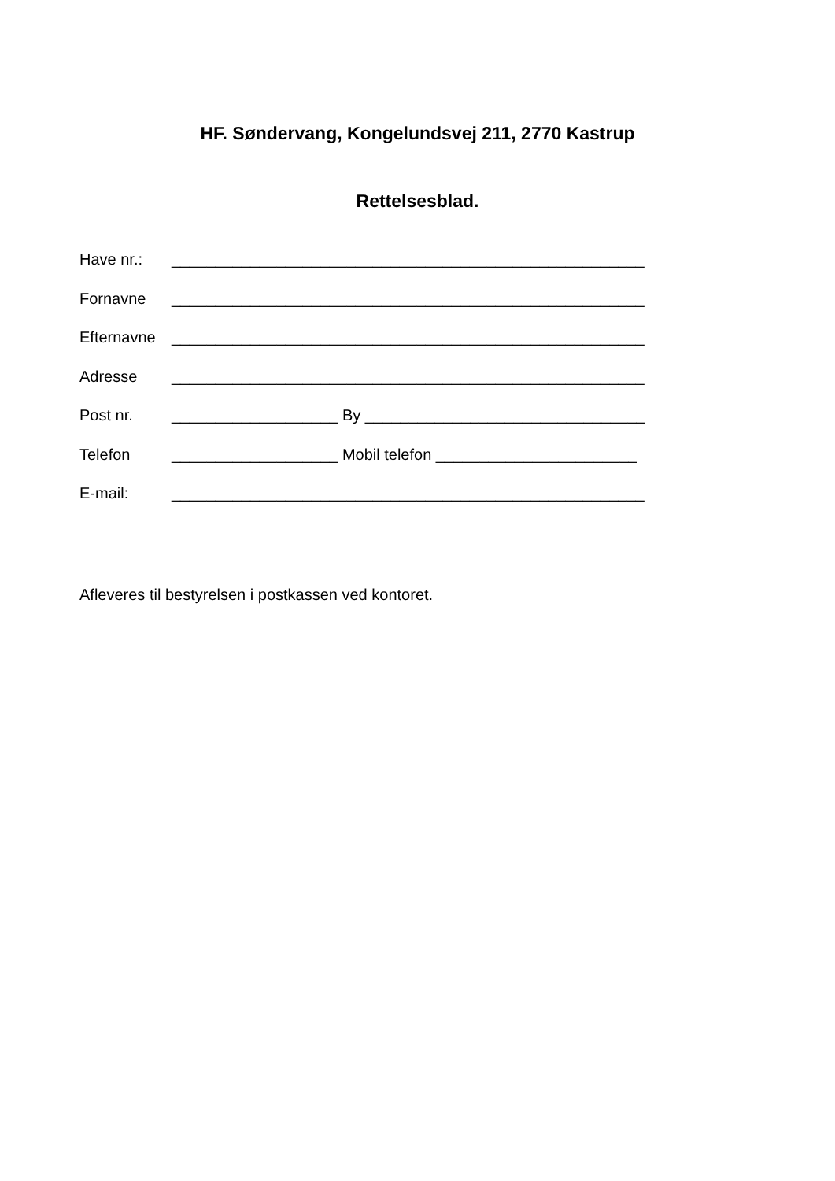HF. Søndervang, Kongelundsvej 211, 2770 Kastrup
Rettelsesblad.
Have nr.: ______________________________________________________
Fornavne ______________________________________________________
Efternavne ______________________________________________________
Adresse ______________________________________________________
Post nr. ___________________ By ________________________________
Telefon ___________________ Mobil telefon _______________________
E-mail: ______________________________________________________
Afleveres til bestyrelsen i postkassen ved kontoret.